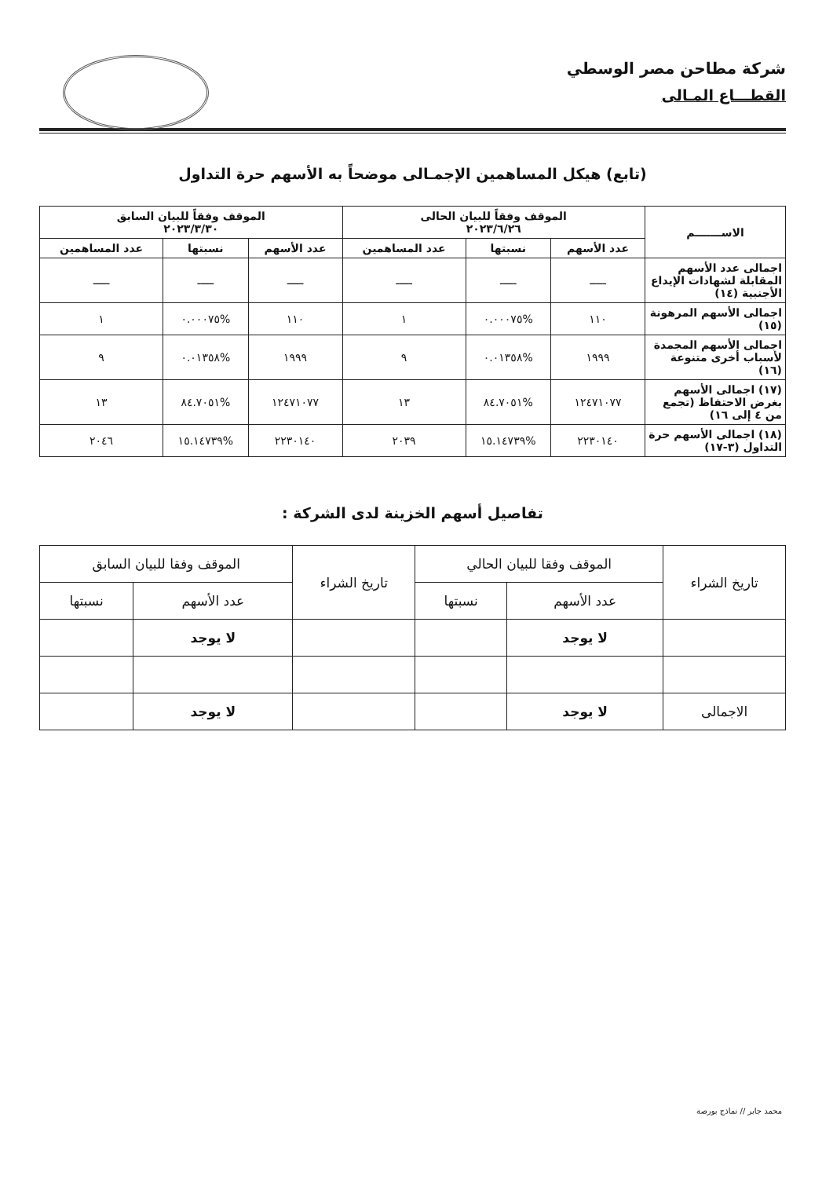شركة مطاحن مصر الوسطي
القطـــاع المـالى
(تابع) هيكل المساهمين الإجمـالى موضحاً به الأسهم حرة التداول
| الاســـــــم | الموقف وفقاً للبيان الحالى ٢٠٢٣/٦/٢٦ | | | الموقف وفقاً للبيان السابق ٢٠٢٣/٣/٣٠ | | |
| --- | --- | --- | --- | --- | --- | --- |
| | عدد الأسهم | نسبتها | عدد المساهمين | عدد الأسهم | نسبتها | عدد المساهمين |
| اجمالى عدد الأسهم المقابلة لشهادات الإيداع الأجنبية (١٤) | ـــــ | ـــــ | ـــــ | ـــــ | ـــــ | ـــــ |
| اجمالى الأسهم المرهونة (١٥) | ١١٠ | %٠.٠٠٠٧٥ | ١ | ١١٠ | %٠.٠٠٠٧٥ | ١ |
| اجمالى الأسهم المجمدة لأسباب أخرى متنوعة (١٦) | ١٩٩٩ | %٠.٠١٣٥٨ | ٩ | ١٩٩٩ | %٠.٠١٣٥٨ | ٩ |
| (١٧) اجمالى الأسهم بغرض الاحتفاظ (تجمع من ٤ إلى ١٦) | ١٢٤٧١٠٧٧ | %٨٤.٧٠٥١ | ١٣ | ١٢٤٧١٠٧٧ | %٨٤.٧٠٥١ | ١٣ |
| (١٨) اجمالى الأسهم حرة التداول (٣-١٧) | ٢٢٣٠١٤٠ | %١٥.١٤٧٣٩ | ٢٠٣٩ | ٢٢٣٠١٤٠ | %١٥.١٤٧٣٩ | ٢٠٤٦ |
تفاصيل أسهم الخزينة لدى الشركة :
| تاريخ الشراء | الموقف وفقا للبيان الحالي | | تاريخ الشراء | الموقف وفقا للبيان السابق | |
| --- | --- | --- | --- | --- | --- |
| | عدد الأسهم | نسبتها | | عدد الأسهم | نسبتها |
| | لا يوجد | | | لا يوجد | |
| الاجمالى | لا يوجد | | | لا يوجد | |
محمد جابر // نماذج بورصة